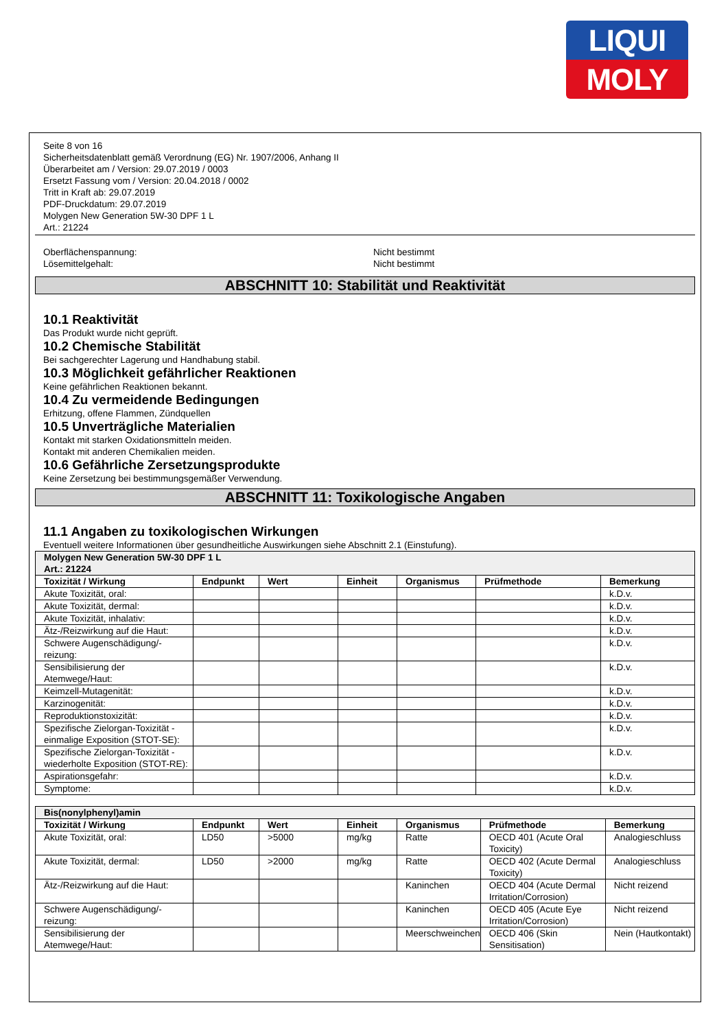LIQUI
MOLY
Seite 8 von 16
Sicherheitsdatenblatt gemäß Verordnung (EG) Nr. 1907/2006, Anhang II
Überarbeitet am / Version: 29.07.2019 / 0003
Ersetzt Fassung vom / Version: 20.04.2018 / 0002
Tritt in Kraft ab: 29.07.2019
PDF-Druckdatum: 29.07.2019
Molygen New Generation 5W-30 DPF 1 L
Art.: 21224
Oberflächenspannung: Nicht bestimmt
Lösemittelgehalt: Nicht bestimmt
ABSCHNITT 10: Stabilität und Reaktivität
10.1 Reaktivität
Das Produkt wurde nicht geprüft.
10.2 Chemische Stabilität
Bei sachgerechter Lagerung und Handhabung stabil.
10.3 Möglichkeit gefährlicher Reaktionen
Keine gefährlichen Reaktionen bekannt.
10.4 Zu vermeidende Bedingungen
Erhitzung, offene Flammen, Zündquellen
10.5 Unverträgliche Materialien
Kontakt mit starken Oxidationsmitteln meiden.
Kontakt mit anderen Chemikalien meiden.
10.6 Gefährliche Zersetzungsprodukte
Keine Zersetzung bei bestimmungsgemäßer Verwendung.
ABSCHNITT 11: Toxikologische Angaben
11.1 Angaben zu toxikologischen Wirkungen
Eventuell weitere Informationen über gesundheitliche Auswirkungen siehe Abschnitt 2.1 (Einstufung).
| Molygen New Generation 5W-30 DPF 1 L Art.: 21224 | | | | | | |
| Toxizität / Wirkung | Endpunkt | Wert | Einheit | Organismus | Prüfmethode | Bemerkung |
| Akute Toxizität, oral: | | | | | | k.D.v. |
| Akute Toxizität, dermal: | | | | | | k.D.v. |
| Akute Toxizität, inhalativ: | | | | | | k.D.v. |
| Ätz-/Reizwirkung auf die Haut: | | | | | | k.D.v. |
| Schwere Augenschädigung/-reizung: | | | | | | k.D.v. |
| Sensibilisierung der Atemwege/Haut: | | | | | | k.D.v. |
| Keimzell-Mutagenität: | | | | | | k.D.v. |
| Karzinogenität: | | | | | | k.D.v. |
| Reproduktionstoxizität: | | | | | | k.D.v. |
| Spezifische Zielorgan-Toxizität - einmalige Exposition (STOT-SE): | | | | | | k.D.v. |
| Spezifische Zielorgan-Toxizität - wiederholte Exposition (STOT-RE): | | | | | | k.D.v. |
| Aspirationsgefahr: | | | | | | k.D.v. |
| Symptome: | | | | | | k.D.v. |
| Bis(nonylphenyl)amin | | | | | | |
| Toxizität / Wirkung | Endpunkt | Wert | Einheit | Organismus | Prüfmethode | Bemerkung |
| Akute Toxizität, oral: | LD50 | >5000 | mg/kg | Ratte | OECD 401 (Acute Oral Toxicity) | Analogieschluss |
| Akute Toxizität, dermal: | LD50 | >2000 | mg/kg | Ratte | OECD 402 (Acute Dermal Toxicity) | Analogieschluss |
| Ätz-/Reizwirkung auf die Haut: | | | | Kaninchen | OECD 404 (Acute Dermal Irritation/Corrosion) | Nicht reizend |
| Schwere Augenschädigung/-reizung: | | | | Kaninchen | OECD 405 (Acute Eye Irritation/Corrosion) | Nicht reizend |
| Sensibilisierung der Atemwege/Haut: | | | | Meerschweinchen | OECD 406 (Skin Sensitisation) | Nein (Hautkontakt) |